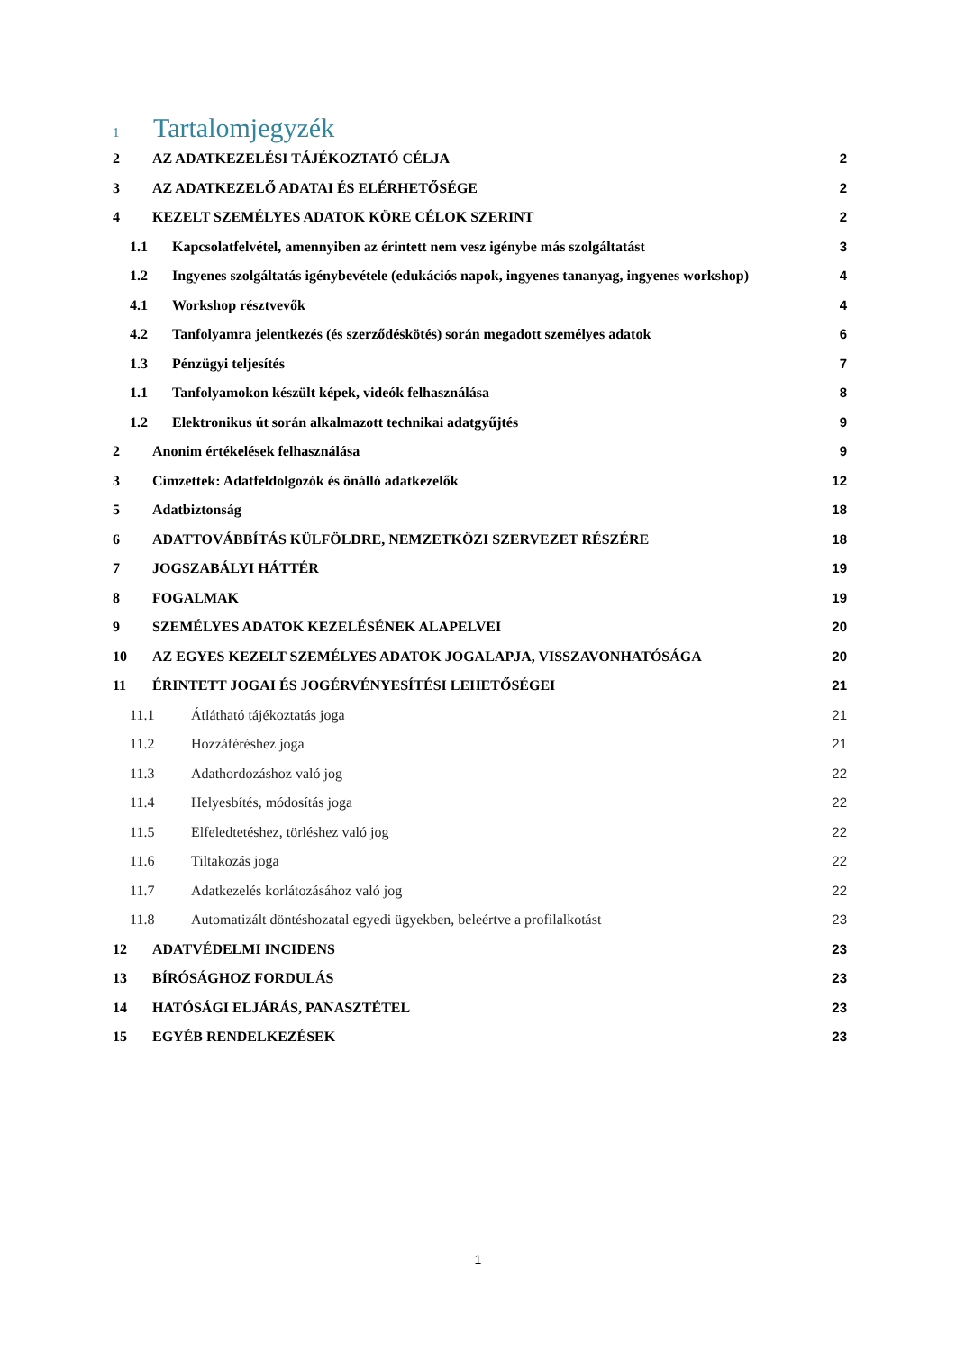1 Tartalomjegyzék
2 AZ ADATKEZELÉSI TÁJÉKOZTATÓ CÉLJA 2
3 AZ ADATKEZELŐ ADATAI ÉS ELÉRHETŐSÉGE 2
4 KEZELT SZEMÉLYES ADATOK KÖRE CÉLOK SZERINT 2
1.1 Kapcsolatfelvétel, amennyiben az érintett nem vesz igénybe más szolgáltatást 3
1.2 Ingyenes szolgáltatás igénybevétele (edukációs napok, ingyenes tananyag, ingyenes workshop) 4
4.1 Workshop résztvevők 4
4.2 Tanfolyamra jelentkezés (és szerződéskötés) során megadott személyes adatok 6
1.3 Pénzügyi teljesítés 7
1.1 Tanfolyamokon készült képek, videók felhasználása 8
1.2 Elektronikus út során alkalmazott technikai adatgyűjtés 9
2 Anonim értékelések felhasználása 9
3 Címzettek: Adatfeldolgozók és önálló adatkezelők 12
5 Adatbiztonság 18
6 ADATTOVÁBBÍTÁS KÜLFÖLDRE, NEMZETKÖZI SZERVEZET RÉSZÉRE 18
7 JOGSZABÁLYI HÁTTÉR 19
8 FOGALMAK 19
9 SZEMÉLYES ADATOK KEZELÉSÉNEK ALAPELVEI 20
10 AZ EGYES KEZELT SZEMÉLYES ADATOK JOGALAPJA, VISSZAVONHATÓSÁGA 20
11 ÉRINTETT JOGAI ÉS JOGÉRVÉNYESÍTÉSI LEHETŐSÉGEI 21
11.1 Átlátható tájékoztatás joga 21
11.2 Hozzáféréshez joga 21
11.3 Adathordozáshoz való jog 22
11.4 Helyesbítés, módosítás joga 22
11.5 Elfeledtetéshez, törléshez való jog 22
11.6 Tiltakozás joga 22
11.7 Adatkezelés korlátozásához való jog 22
11.8 Automatizált döntéshozatal egyedi ügyekben, beleértve a profilalkotást 23
12 ADATVÉDELMI INCIDENS 23
13 BÍRÓSÁGHOZ FORDULÁS 23
14 HATÓSÁGI ELJÁRÁS, PANASZTÉTEL 23
15 EGYÉB RENDELKEZÉSEK 23
1